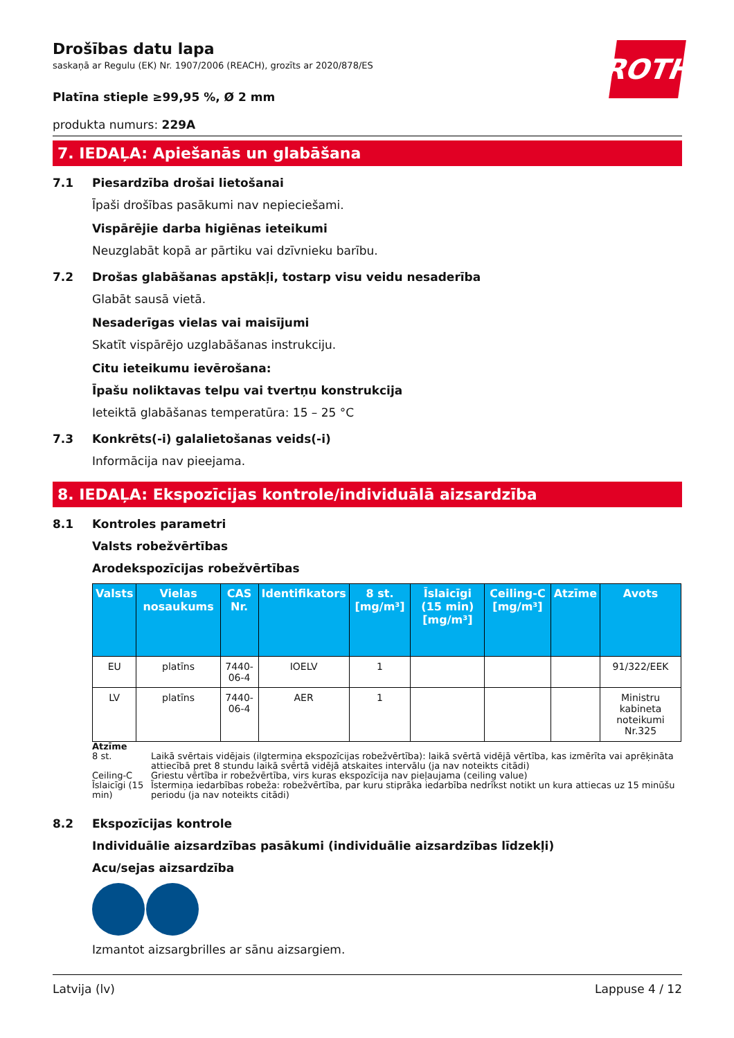ROTH
Drošības datu lapa
saskaņā ar Regulu (EK) Nr. 1907/2006 (REACH), grozīts ar 2020/878/ES
Platīna stieple ≥99,95 %, Ø 2 mm
produkta numurs: 229A
7. IEDAĻA: Apiešanās un glabāšana
7.1 Piesardzība drošai lietošanai
Īpaši drošības pasākumi nav nepieciešami.
Vispārējie darba higiēnas ieteikumi
Neuzglabāt kopā ar pārtiku vai dzīvnieku barību.
7.2 Drošas glabāšanas apstākļi, tostarp visu veidu nesaderība
Glabāt sausā vietā.
Nesaderīgas vielas vai maisījumi
Skatīt vispārējo uzglabāšanas instrukciju.
Citu ieteikumu ievērošana:
Īpašu noliktavas telpu vai tvertņu konstrukcija
Ieteiktā glabāšanas temperatūra: 15 – 25 °C
7.3 Konkrēts(-i) galalietošanas veids(-i)
Informācija nav pieejama.
8. IEDAĻA: Ekspozīcijas kontrole/individuālā aizsardzība
8.1 Kontroles parametri
Valsts robežvērtības
Arodekspozīcijas robežvērtības
| Valsts | Vielas nosaukums | CAS Nr. | Identifikators | 8 st. [mg/m³] | Īslaicīgi (15 min) [mg/m³] | Ceiling-C [mg/m³] | Atzīme | Avots |
| --- | --- | --- | --- | --- | --- | --- | --- | --- |
| EU | platīns | 7440-06-4 | IOELV | 1 | | | | 91/322/EEK |
| LV | platīns | 7440-06-4 | AER | 1 | | | | Ministru kabineta noteikumi Nr.325 |
Atzīme
8 st. Laikā svērtais vidējais (ilgtermiņa ekspozīcijas robežvērtība): laikā svērtā vidējā vērtība, kas izmērīta vai aprēķināta attiecībā pret 8 stundu laikā svērtā vidējā atskaites intervālu (ja nav noteikts citādi)
Ceiling-C Griestu vērtība ir robežvērtība, virs kuras ekspozīcija nav pieļaujama (ceiling value)
Īslaicīgi (15 min) Īstermiņa iedarbības robeža: robežvērtība, par kuru stiprāka iedarbība nedrīkst notikt un kura attiecas uz 15 minūšu periodu (ja nav noteikts citādi)
8.2 Ekspozīcijas kontrole
Individuālie aizsardzības pasākumi (individuālie aizsardzības līdzekļi)
Acu/sejas aizsardzība
Izmantot aizsargbrilles ar sānu aizsargiem.
Latvija (lv) Lappuse 4 / 12